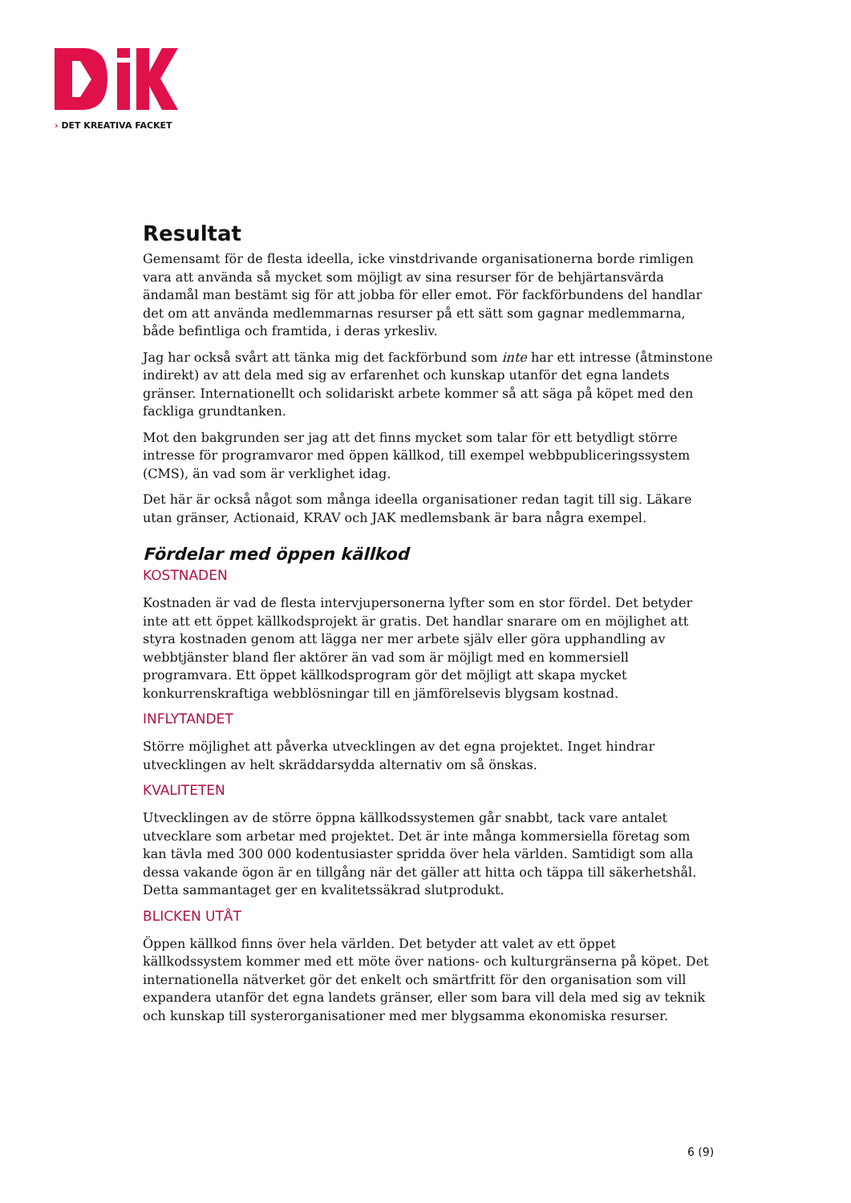› DET KREATIVA FACKET
Resultat
Gemensamt för de flesta ideella, icke vinstdrivande organisationerna borde rimligen vara att använda så mycket som möjligt av sina resurser för de behjärtansvärda ändamål man bestämt sig för att jobba för eller emot. För fackförbundens del handlar det om att använda medlemmarnas resurser på ett sätt som gagnar medlemmarna, både befintliga och framtida, i deras yrkesliv.
Jag har också svårt att tänka mig det fackförbund som inte har ett intresse (åtminstone indirekt) av att dela med sig av erfarenhet och kunskap utanför det egna landets gränser. Internationellt och solidariskt arbete kommer så att säga på köpet med den fackliga grundtanken.
Mot den bakgrunden ser jag att det finns mycket som talar för ett betydligt större intresse för programvaror med öppen källkod, till exempel webbpubliceringssystem (CMS), än vad som är verklighet idag.
Det här är också något som många ideella organisationer redan tagit till sig. Läkare utan gränser, Actionaid, KRAV och JAK medlemsbank är bara några exempel.
Fördelar med öppen källkod
KOSTNADEN
Kostnaden är vad de flesta intervjupersonerna lyfter som en stor fördel. Det betyder inte att ett öppet källkodsprojekt är gratis. Det handlar snarare om en möjlighet att styra kostnaden genom att lägga ner mer arbete själv eller göra upphandling av webbtjänster bland fler aktörer än vad som är möjligt med en kommersiell programvara. Ett öppet källkodsprogram gör det möjligt att skapa mycket konkurrenskraftiga webblösningar till en jämförelsevis blygsam kostnad.
INFLYTANDET
Större möjlighet att påverka utvecklingen av det egna projektet. Inget hindrar utvecklingen av helt skräddarsydda alternativ om så önskas.
KVALITETEN
Utvecklingen av de större öppna källkodssystemen går snabbt, tack vare antalet utvecklare som arbetar med projektet. Det är inte många kommersiella företag som kan tävla med 300 000 kodentusiaster spridda över hela världen. Samtidigt som alla dessa vakande ögon är en tillgång när det gäller att hitta och täppa till säkerhetshål. Detta sammantaget ger en kvalitetssäkrad slutprodukt.
BLICKEN UTÅT
Öppen källkod finns över hela världen. Det betyder att valet av ett öppet källkodssystem kommer med ett möte över nations- och kulturgränserna på köpet. Det internationella nätverket gör det enkelt och smärtfritt för den organisation som vill expandera utanför det egna landets gränser, eller som bara vill dela med sig av teknik och kunskap till systerorganisationer med mer blygsamma ekonomiska resurser.
6 (9)